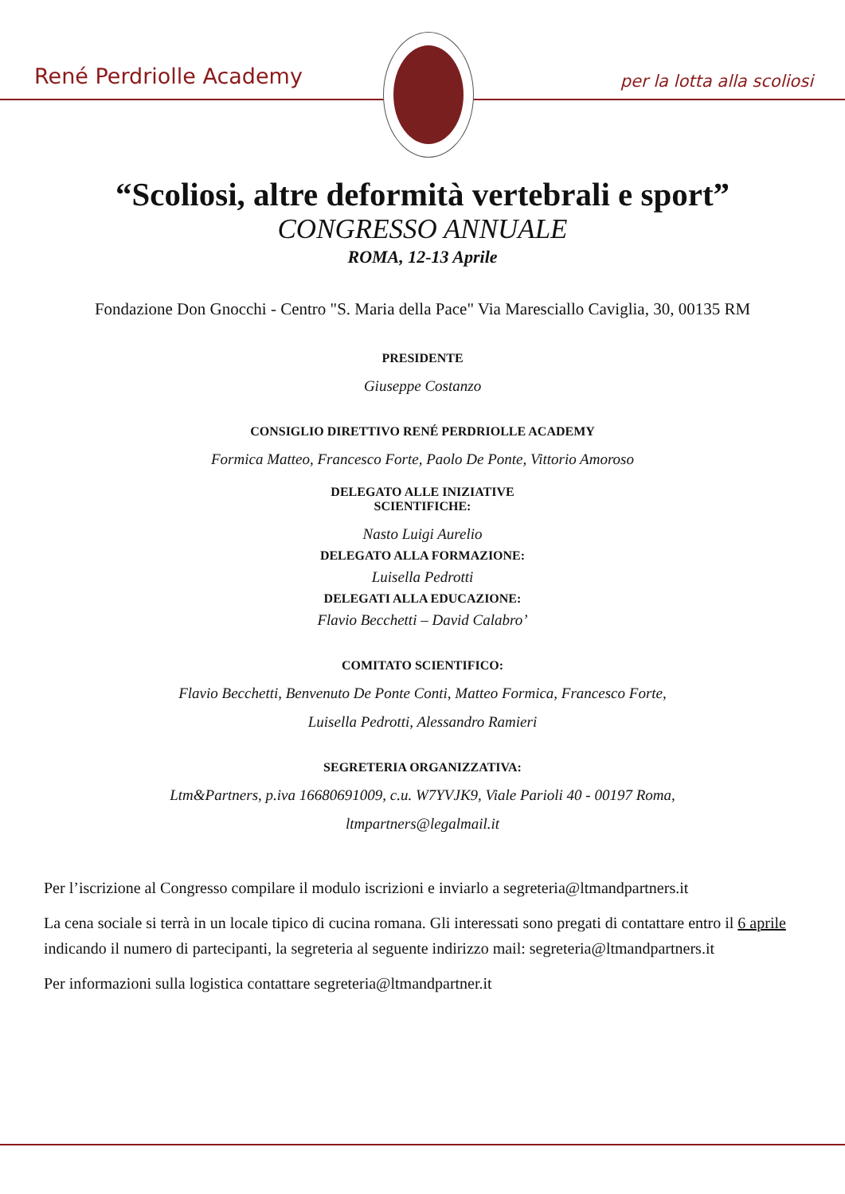René Perdriolle Academy per la lotta alla scoliosi
“Scoliosi, altre deformità vertebrali e sport”
CONGRESSO ANNUALE
ROMA, 12-13 Aprile
Fondazione Don Gnocchi - Centro "S. Maria della Pace" Via Maresciallo Caviglia, 30, 00135 RM
PRESIDENTE
Giuseppe Costanzo
CONSIGLIO DIRETTIVO RENÉ PERDRIOLLE ACADEMY
Formica Matteo, Francesco Forte, Paolo De Ponte, Vittorio Amoroso
DELEGATO ALLE INIZIATIVE
SCIENTIFICHE:
Nasto Luigi Aurelio
DELEGATO ALLA FORMAZIONE:
Luisella Pedrotti
DELEGATI ALLA EDUCAZIONE:
Flavio Becchetti – David Calabro’
COMITATO SCIENTIFICO:
Flavio Becchetti, Benvenuto De Ponte Conti, Matteo Formica, Francesco Forte,
Luisella Pedrotti, Alessandro Ramieri
SEGRETERIA ORGANIZZATIVA:
Ltm&Partners, p.iva 16680691009, c.u. W7YVJK9, Viale Parioli 40 - 00197 Roma,
ltmpartners@legalmail.it
Per l’iscrizione al Congresso compilare il modulo iscrizioni e inviarlo a segreteria@ltmandpartners.it
La cena sociale si terrà in un locale tipico di cucina romana. Gli interessati sono pregati di contattare entro il 6 aprile indicando il numero di partecipanti, la segreteria al seguente indirizzo mail: segreteria@ltmandpartners.it
Per informazioni sulla logistica contattare segreteria@ltmandpartner.it